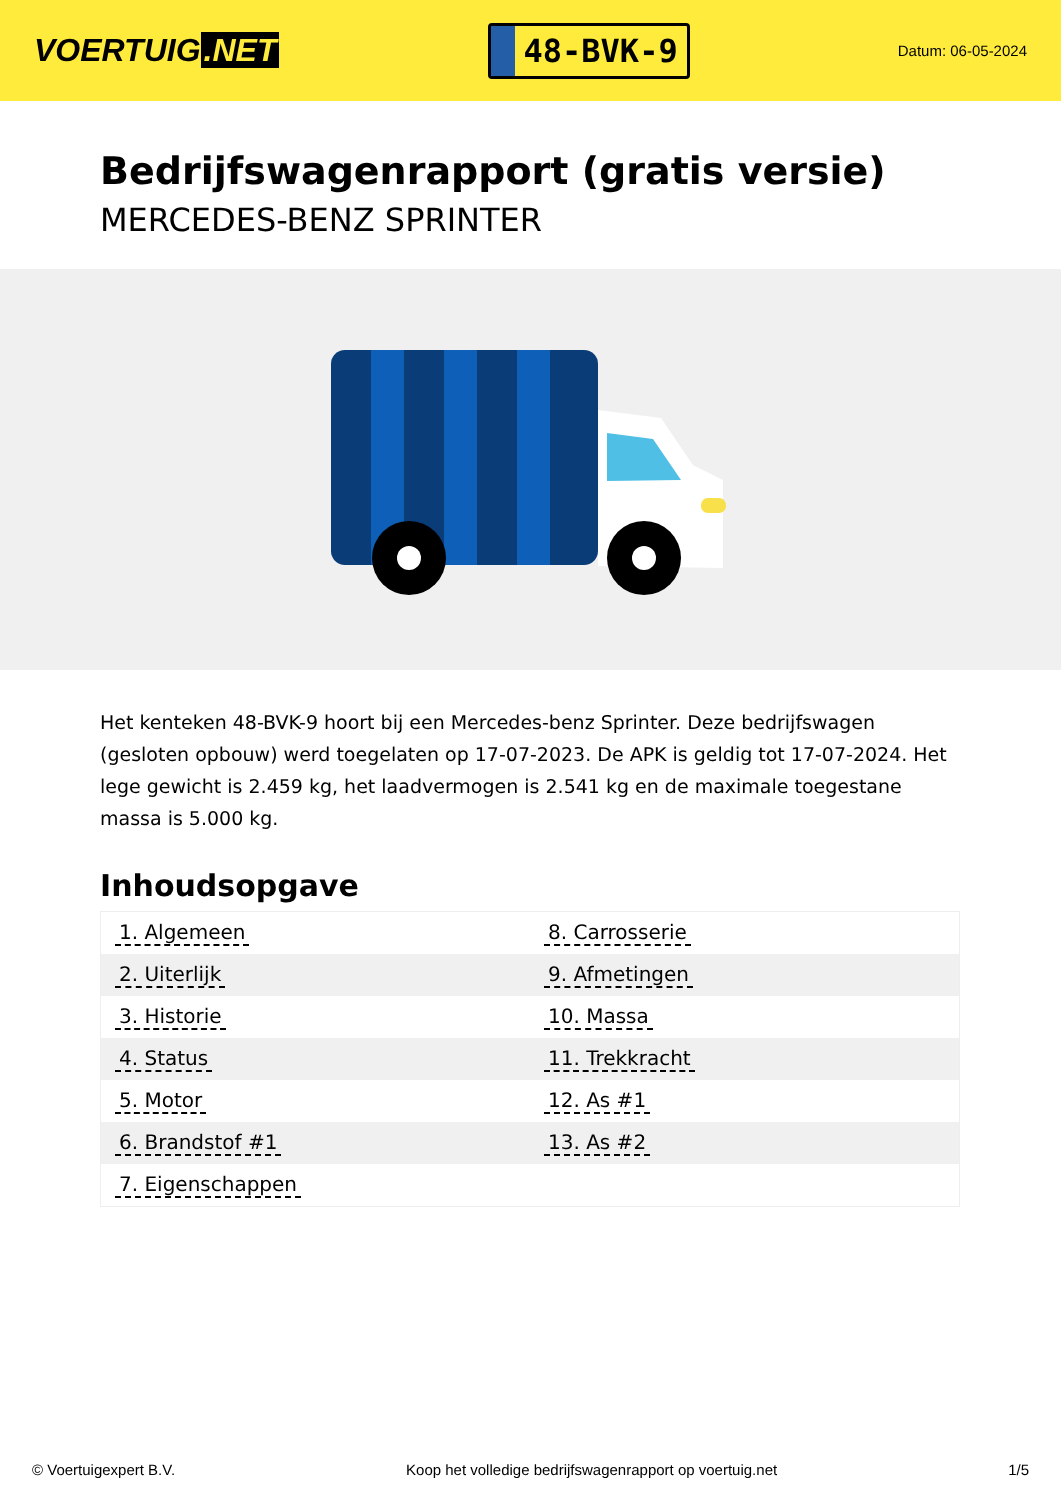VOERTUIG.NET
48-BVK-9
Datum: 06-05-2024
Bedrijfswagenrapport (gratis versie)
MERCEDES-BENZ SPRINTER
Het kenteken 48-BVK-9 hoort bij een Mercedes-benz Sprinter. Deze bedrijfswagen (gesloten opbouw) werd toegelaten op 17-07-2023. De APK is geldig tot 17-07-2024. Het lege gewicht is 2.459 kg, het laadvermogen is 2.541 kg en de maximale toegestane massa is 5.000 kg.
Inhoudsopgave
| 1. Algemeen | 8. Carrosserie |
| 2. Uiterlijk | 9. Afmetingen |
| 3. Historie | 10. Massa |
| 4. Status | 11. Trekkracht |
| 5. Motor | 12. As #1 |
| 6. Brandstof #1 | 13. As #2 |
| 7. Eigenschappen | |
© Voertuigexpert B.V. Koop het volledige bedrijfswagenrapport op voertuig.net 1/5